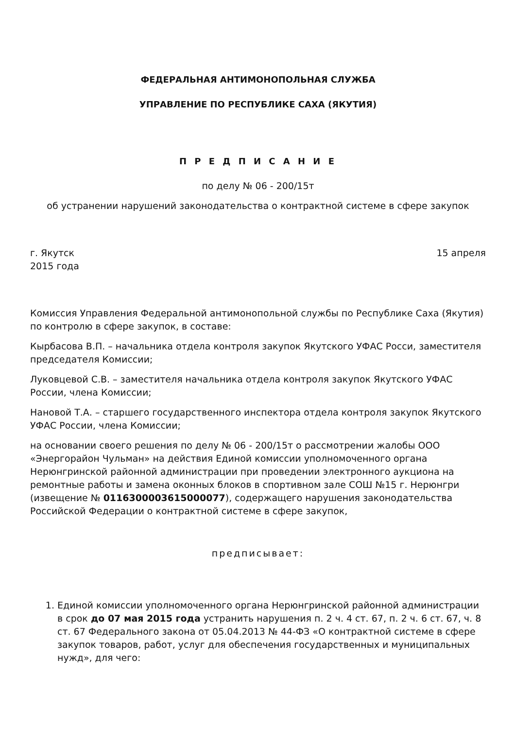ФЕДЕРАЛЬНАЯ АНТИМОНОПОЛЬНАЯ СЛУЖБА
УПРАВЛЕНИЕ ПО РЕСПУБЛИКЕ САХА (ЯКУТИЯ)
П Р Е Д П И С А Н И Е
по делу № 06 - 200/15т
об устранении нарушений законодательства о контрактной системе в сфере закупок
г. Якутск 15 апреля
2015 года
Комиссия Управления Федеральной антимонопольной службы по Республике Саха (Якутия) по контролю в сфере закупок, в составе:
Кырбасова В.П. – начальника отдела контроля закупок Якутского УФАС Росси, заместителя председателя Комиссии;
Луковцевой С.В. – заместителя начальника отдела контроля закупок Якутского УФАС России, члена Комиссии;
Нановой Т.А. – старшего государственного инспектора отдела контроля закупок Якутского УФАС России, члена Комиссии;
на основании своего решения по делу № 06 - 200/15т о рассмотрении жалобы ООО «Энергорайон Чульман» на действия Единой комиссии уполномоченного органа Нерюнгринской районной администрации при проведении электронного аукциона на ремонтные работы и замена оконных блоков в спортивном зале СОШ №15 г. Нерюнгри (извещение № 0116300003615000077), содержащего нарушения законодательства Российской Федерации о контрактной системе в сфере закупок,
предписывает:
1. Единой комиссии уполномоченного органа Нерюнгринской районной администрации в срок до 07 мая 2015 года устранить нарушения п. 2 ч. 4 ст. 67, п. 2 ч. 6 ст. 67, ч. 8 ст. 67 Федерального закона от 05.04.2013 № 44-ФЗ «О контрактной системе в сфере закупок товаров, работ, услуг для обеспечения государственных и муниципальных нужд», для чего: